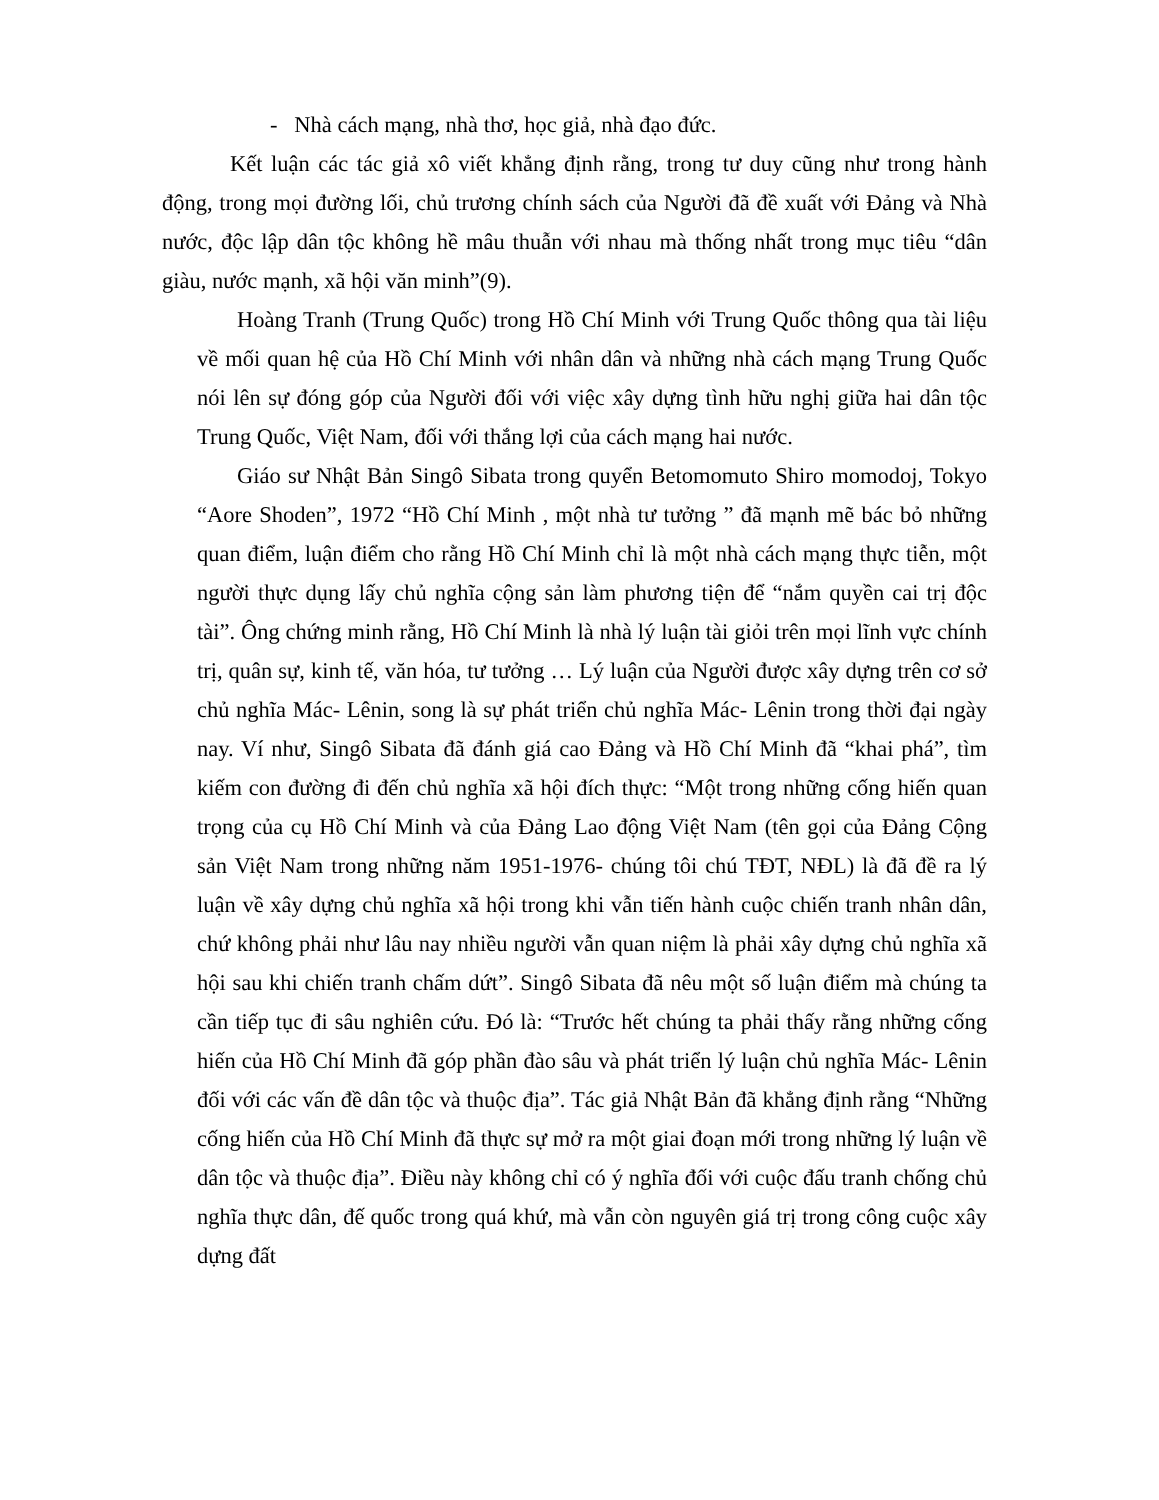- Nhà cách mạng, nhà thơ, học giả, nhà đạo đức.
Kết luận các tác giả xô viết khẳng định rằng, trong tư duy cũng như trong hành động, trong mọi đường lối, chủ trương chính sách của Người đã đề xuất với Đảng và Nhà nước, độc lập dân tộc không hề mâu thuẫn với nhau mà thống nhất trong mục tiêu “dân giàu, nước mạnh, xã hội văn minh”(9).
Hoàng Tranh (Trung Quốc) trong Hồ Chí Minh với Trung Quốc thông qua tài liệu về mối quan hệ của Hồ Chí Minh với nhân dân và những nhà cách mạng Trung Quốc nói lên sự đóng góp của Người đối với việc xây dựng tình hữu nghị giữa hai dân tộc Trung Quốc, Việt Nam, đối với thắng lợi của cách mạng hai nước.
Giáo sư Nhật Bản Singô Sibata trong quyển Betomomuto Shiro momodoj, Tokyo “Aore Shoden”, 1972 “Hồ Chí Minh , một nhà tư tưởng ” đã mạnh mẽ bác bỏ những quan điểm, luận điểm cho rằng Hồ Chí Minh chỉ là một nhà cách mạng thực tiễn, một người thực dụng lấy chủ nghĩa cộng sản làm phương tiện để “nắm quyền cai trị độc tài”. Ông chứng minh rằng, Hồ Chí Minh là nhà lý luận tài giỏi trên mọi lĩnh vực chính trị, quân sự, kinh tế, văn hóa, tư tưởng … Lý luận của Người được xây dựng trên cơ sở chủ nghĩa Mác- Lênin, song là sự phát triển chủ nghĩa Mác- Lênin trong thời đại ngày nay. Ví như, Singô Sibata đã đánh giá cao Đảng và Hồ Chí Minh đã “khai phá”, tìm kiếm con đường đi đến chủ nghĩa xã hội đích thực: “Một trong những cống hiến quan trọng của cụ Hồ Chí Minh và của Đảng Lao động Việt Nam (tên gọi của Đảng Cộng sản Việt Nam trong những năm 1951-1976- chúng tôi chú TĐT, NĐL) là đã đề ra lý luận về xây dựng chủ nghĩa xã hội trong khi vẫn tiến hành cuộc chiến tranh nhân dân, chứ không phải như lâu nay nhiều người vẫn quan niệm là phải xây dựng chủ nghĩa xã hội sau khi chiến tranh chấm dứt”. Singô Sibata đã nêu một số luận điểm mà chúng ta cần tiếp tục đi sâu nghiên cứu. Đó là: “Trước hết chúng ta phải thấy rằng những cống hiến của Hồ Chí Minh đã góp phần đào sâu và phát triển lý luận chủ nghĩa Mác- Lênin đối với các vấn đề dân tộc và thuộc địa”. Tác giả Nhật Bản đã khẳng định rằng “Những cống hiến của Hồ Chí Minh đã thực sự mở ra một giai đoạn mới trong những lý luận về dân tộc và thuộc địa”. Điều này không chỉ có ý nghĩa đối với cuộc đấu tranh chống chủ nghĩa thực dân, đế quốc trong quá khứ, mà vẫn còn nguyên giá trị trong công cuộc xây dựng đất